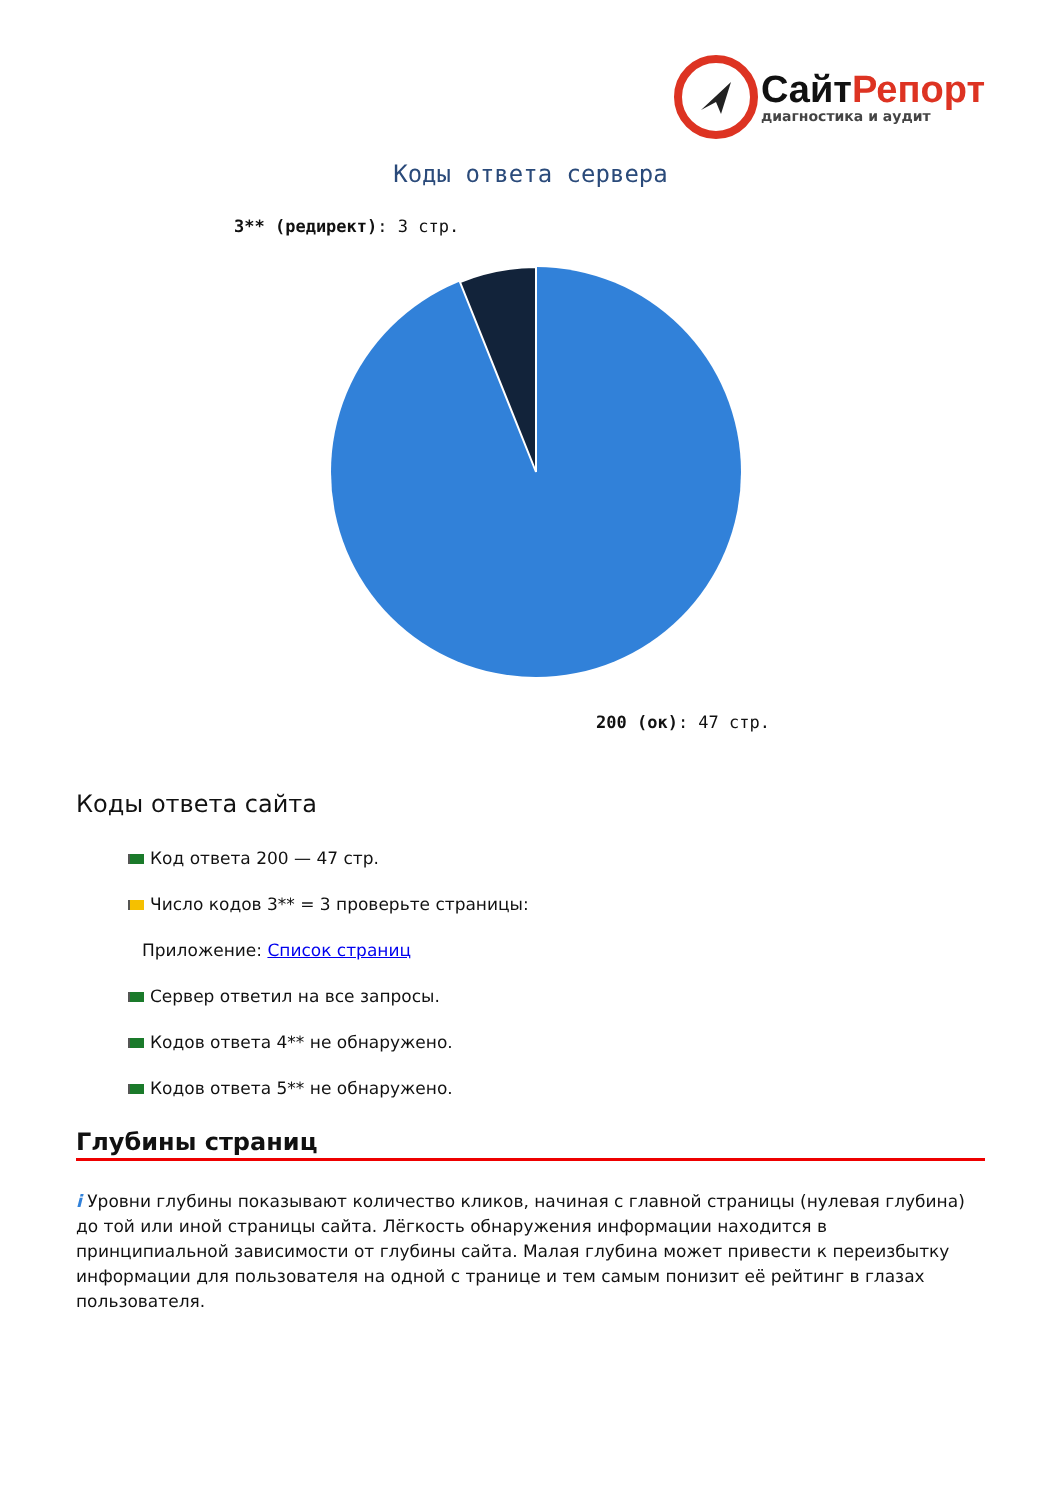СайтРепорт
диагностика и аудит
Коды ответа сервера
3** (редирект): 3 стр.
200 (ок): 47 стр.
Коды ответа сайта
Код ответа 200 — 47 стр.
Число кодов 3** = 3 проверьте страницы:
Приложение: Список страниц
Сервер ответил на все запросы.
Кодов ответа 4** не обнаружено.
Кодов ответа 5** не обнаружено.
Глубины страниц
i Уровни глубины показывают количество кликов, начиная с главной страницы (нулевая глубина) до той или иной страницы сайта. Лёгкость обнаружения информации находится в принципиальной зависимости от глубины сайта. Малая глубина может привести к переизбытку информации для пользователя на одной с транице и тем самым понизит её рейтинг в глазах пользователя.